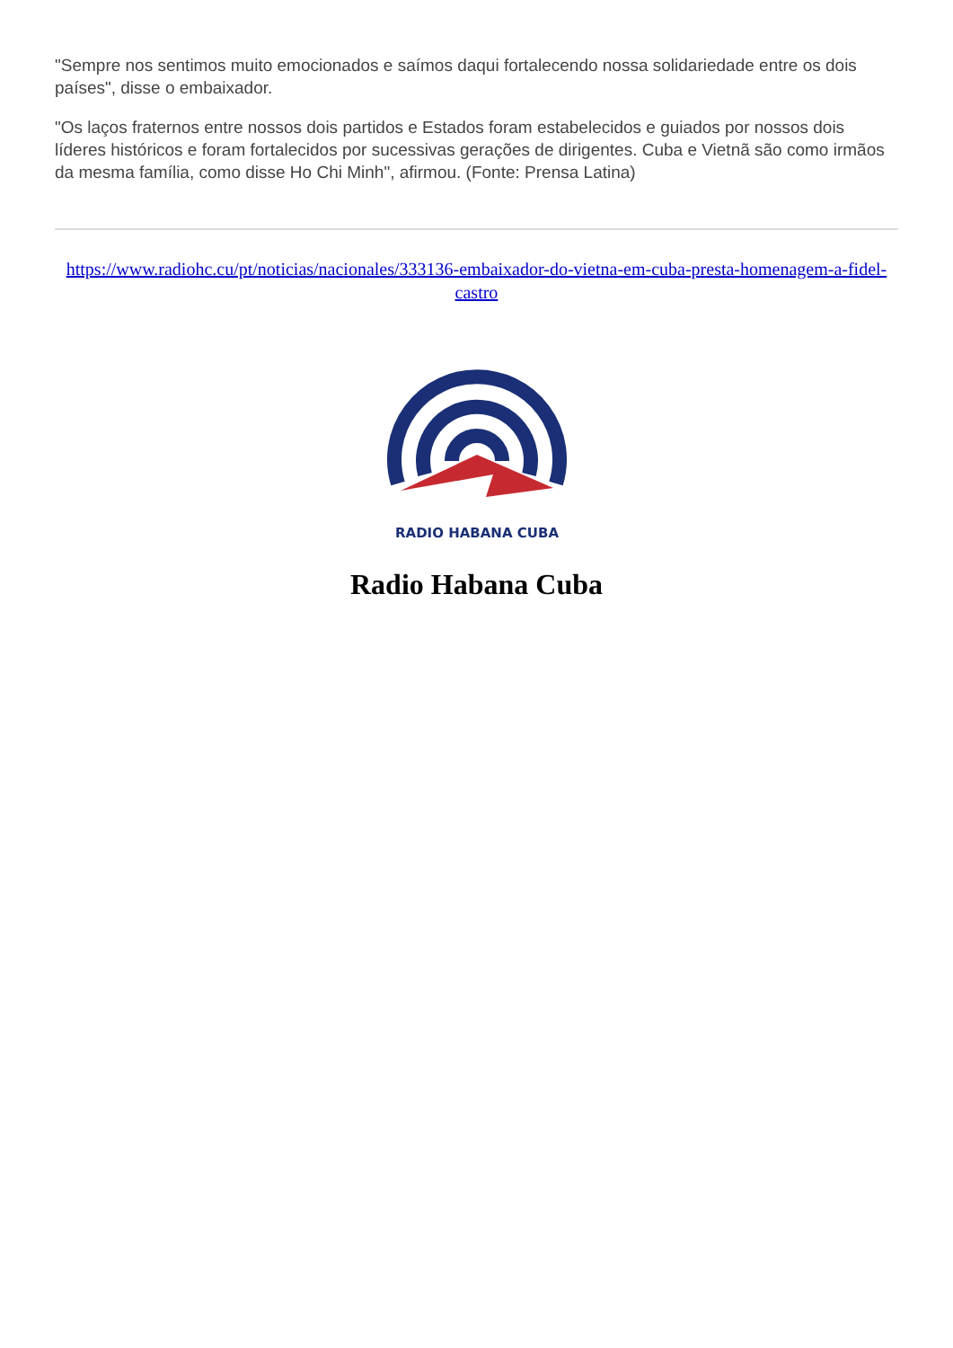"Sempre nos sentimos muito emocionados e saímos daqui fortalecendo nossa solidariedade entre os dois países", disse o embaixador.
"Os laços fraternos entre nossos dois partidos e Estados foram estabelecidos e guiados por nossos dois líderes históricos e foram fortalecidos por sucessivas gerações de dirigentes. Cuba e Vietnã são como irmãos da mesma família, como disse Ho Chi Minh", afirmou. (Fonte: Prensa Latina)
https://www.radiohc.cu/pt/noticias/nacionales/333136-embaixador-do-vietna-em-cuba-presta-homenagem-a-fidel-castro
RADIO HABANA CUBA
Radio Habana Cuba